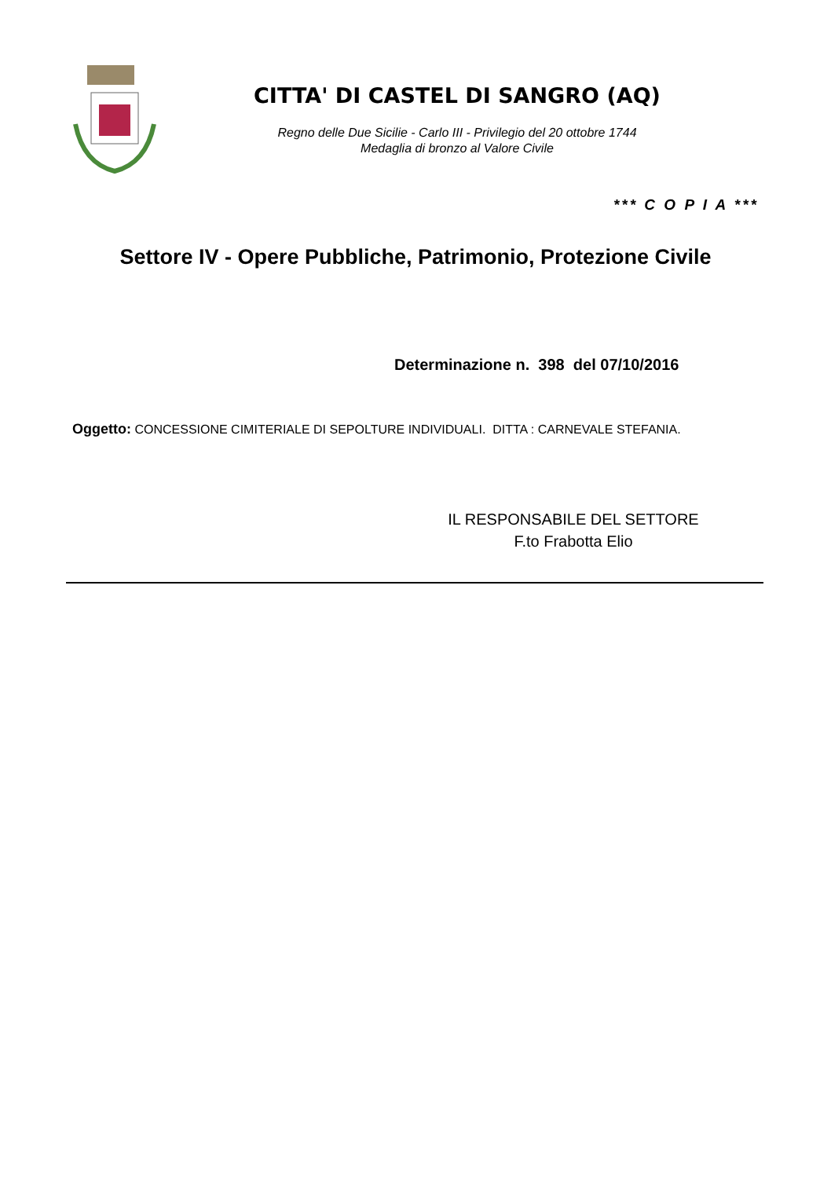CITTA' DI CASTEL DI SANGRO (AQ)
Regno delle Due Sicilie - Carlo III - Privilegio del 20 ottobre 1744
Medaglia di bronzo al Valore Civile
*** C O P I A ***
Settore IV - Opere Pubbliche, Patrimonio, Protezione Civile
Determinazione n. 398 del 07/10/2016
Oggetto: CONCESSIONE CIMITERIALE DI SEPOLTURE INDIVIDUALI. DITTA : CARNEVALE STEFANIA.
IL RESPONSABILE DEL SETTORE
F.to Frabotta Elio